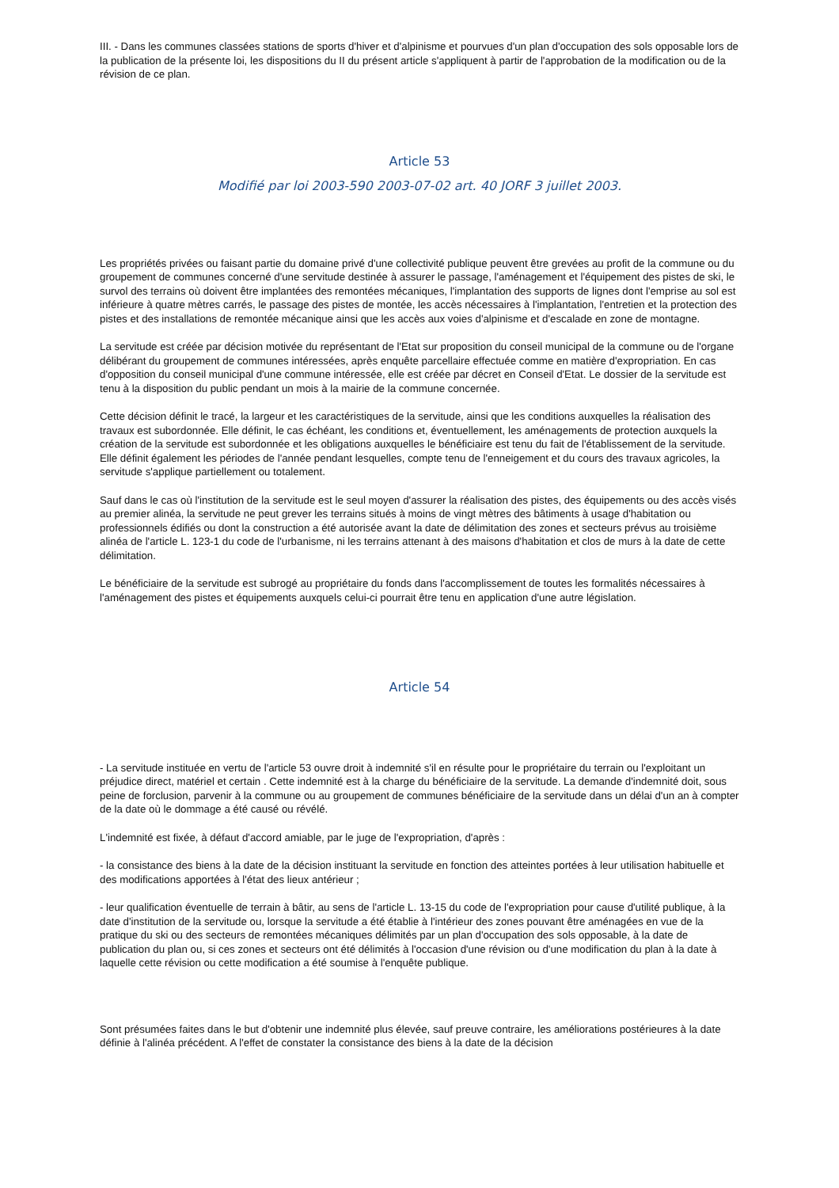III. - Dans les communes classées stations de sports d'hiver et d'alpinisme et pourvues d'un plan d'occupation des sols opposable lors de la publication de la présente loi, les dispositions du II du présent article s'appliquent à partir de l'approbation de la modification ou de la révision de ce plan.
Article 53
Modifié par loi 2003-590 2003-07-02 art. 40 JORF 3 juillet 2003.
Les propriétés privées ou faisant partie du domaine privé d'une collectivité publique peuvent être grevées au profit de la commune ou du groupement de communes concerné d'une servitude destinée à assurer le passage, l'aménagement et l'équipement des pistes de ski, le survol des terrains où doivent être implantées des remontées mécaniques, l'implantation des supports de lignes dont l'emprise au sol est inférieure à quatre mètres carrés, le passage des pistes de montée, les accès nécessaires à l'implantation, l'entretien et la protection des pistes et des installations de remontée mécanique ainsi que les accès aux voies d'alpinisme et d'escalade en zone de montagne.
La servitude est créée par décision motivée du représentant de l'Etat sur proposition du conseil municipal de la commune ou de l'organe délibérant du groupement de communes intéressées, après enquête parcellaire effectuée comme en matière d'expropriation. En cas d'opposition du conseil municipal d'une commune intéressée, elle est créée par décret en Conseil d'Etat. Le dossier de la servitude est tenu à la disposition du public pendant un mois à la mairie de la commune concernée.
Cette décision définit le tracé, la largeur et les caractéristiques de la servitude, ainsi que les conditions auxquelles la réalisation des travaux est subordonnée. Elle définit, le cas échéant, les conditions et, éventuellement, les aménagements de protection auxquels la création de la servitude est subordonnée et les obligations auxquelles le bénéficiaire est tenu du fait de l'établissement de la servitude. Elle définit également les périodes de l'année pendant lesquelles, compte tenu de l'enneigement et du cours des travaux agricoles, la servitude s'applique partiellement ou totalement.
Sauf dans le cas où l'institution de la servitude est le seul moyen d'assurer la réalisation des pistes, des équipements ou des accès visés au premier alinéa, la servitude ne peut grever les terrains situés à moins de vingt mètres des bâtiments à usage d'habitation ou professionnels édifiés ou dont la construction a été autorisée avant la date de délimitation des zones et secteurs prévus au troisième alinéa de l'article L. 123-1 du code de l'urbanisme, ni les terrains attenant à des maisons d'habitation et clos de murs à la date de cette délimitation.
Le bénéficiaire de la servitude est subrogé au propriétaire du fonds dans l'accomplissement de toutes les formalités nécessaires à l'aménagement des pistes et équipements auxquels celui-ci pourrait être tenu en application d'une autre législation.
Article 54
- La servitude instituée en vertu de l'article 53 ouvre droit à indemnité s'il en résulte pour le propriétaire du terrain ou l'exploitant un préjudice direct, matériel et certain . Cette indemnité est à la charge du bénéficiaire de la servitude. La demande d'indemnité doit, sous peine de forclusion, parvenir à la commune ou au groupement de communes bénéficiaire de la servitude dans un délai d'un an à compter de la date où le dommage a été causé ou révélé.
L'indemnité est fixée, à défaut d'accord amiable, par le juge de l'expropriation, d'après :
- la consistance des biens à la date de la décision instituant la servitude en fonction des atteintes portées à leur utilisation habituelle et des modifications apportées à l'état des lieux antérieur ;
- leur qualification éventuelle de terrain à bâtir, au sens de l'article L. 13-15 du code de l'expropriation pour cause d'utilité publique, à la date d'institution de la servitude ou, lorsque la servitude a été établie à l'intérieur des zones pouvant être aménagées en vue de la pratique du ski ou des secteurs de remontées mécaniques délimités par un plan d'occupation des sols opposable, à la date de publication du plan ou, si ces zones et secteurs ont été délimités à l'occasion d'une révision ou d'une modification du plan à la date à laquelle cette révision ou cette modification a été soumise à l'enquête publique.
Sont présumées faites dans le but d'obtenir une indemnité plus élevée, sauf preuve contraire, les améliorations postérieures à la date définie à l'alinéa précédent. A l'effet de constater la consistance des biens à la date de la décision